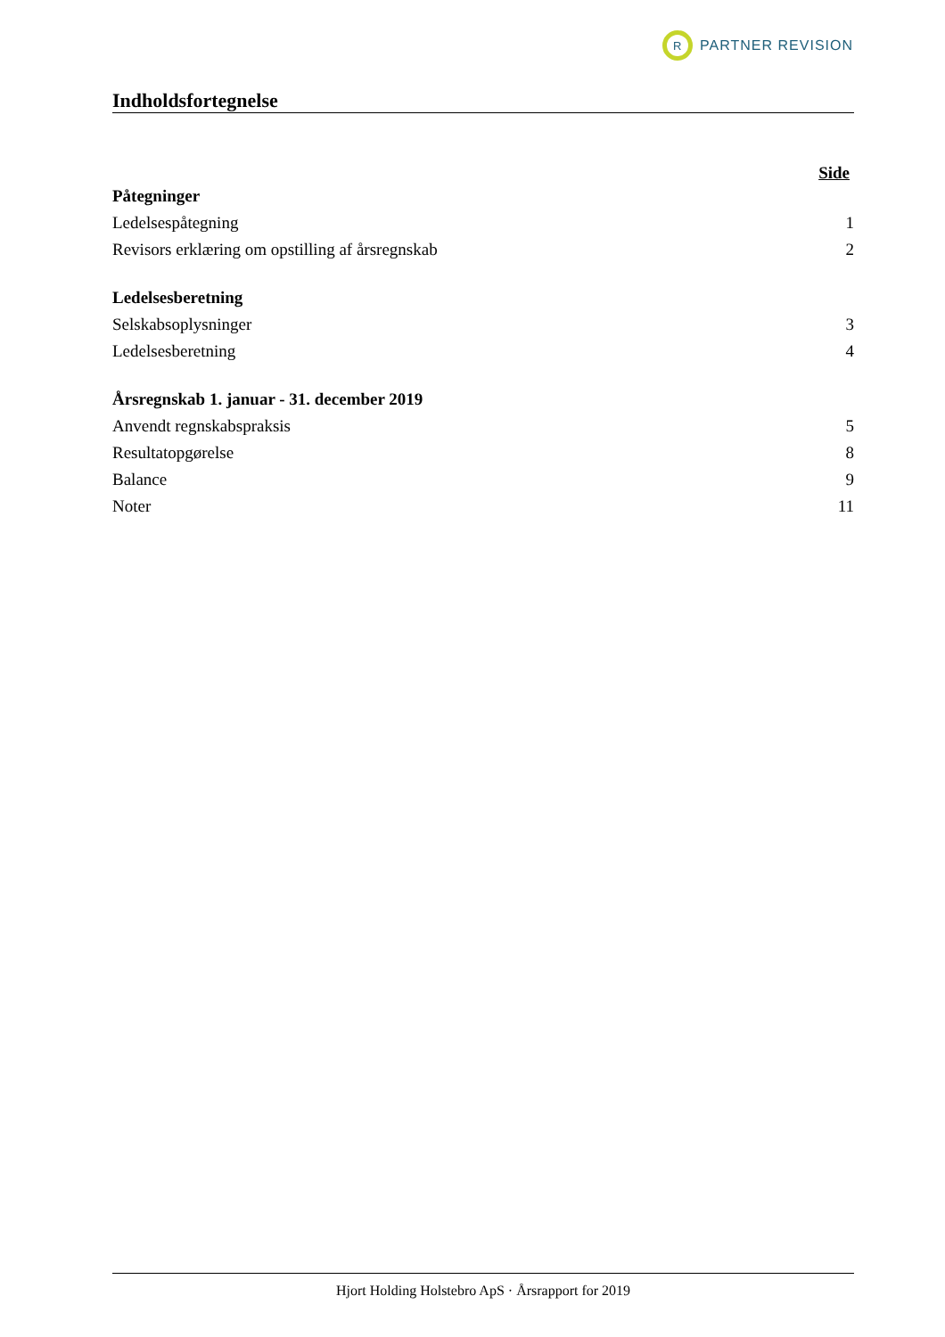R
PARTNER REVISION
Indholdsfortegnelse
Side
Påtegninger
Ledelsespåtegning 1
Revisors erklæring om opstilling af årsregnskab 2
Ledelsesberetning
Selskabsoplysninger 3
Ledelsesberetning 4
Årsregnskab 1. januar - 31. december 2019
Anvendt regnskabspraksis 5
Resultatopgørelse 8
Balance 9
Noter 11
Hjort Holding Holstebro ApS · Årsrapport for 2019